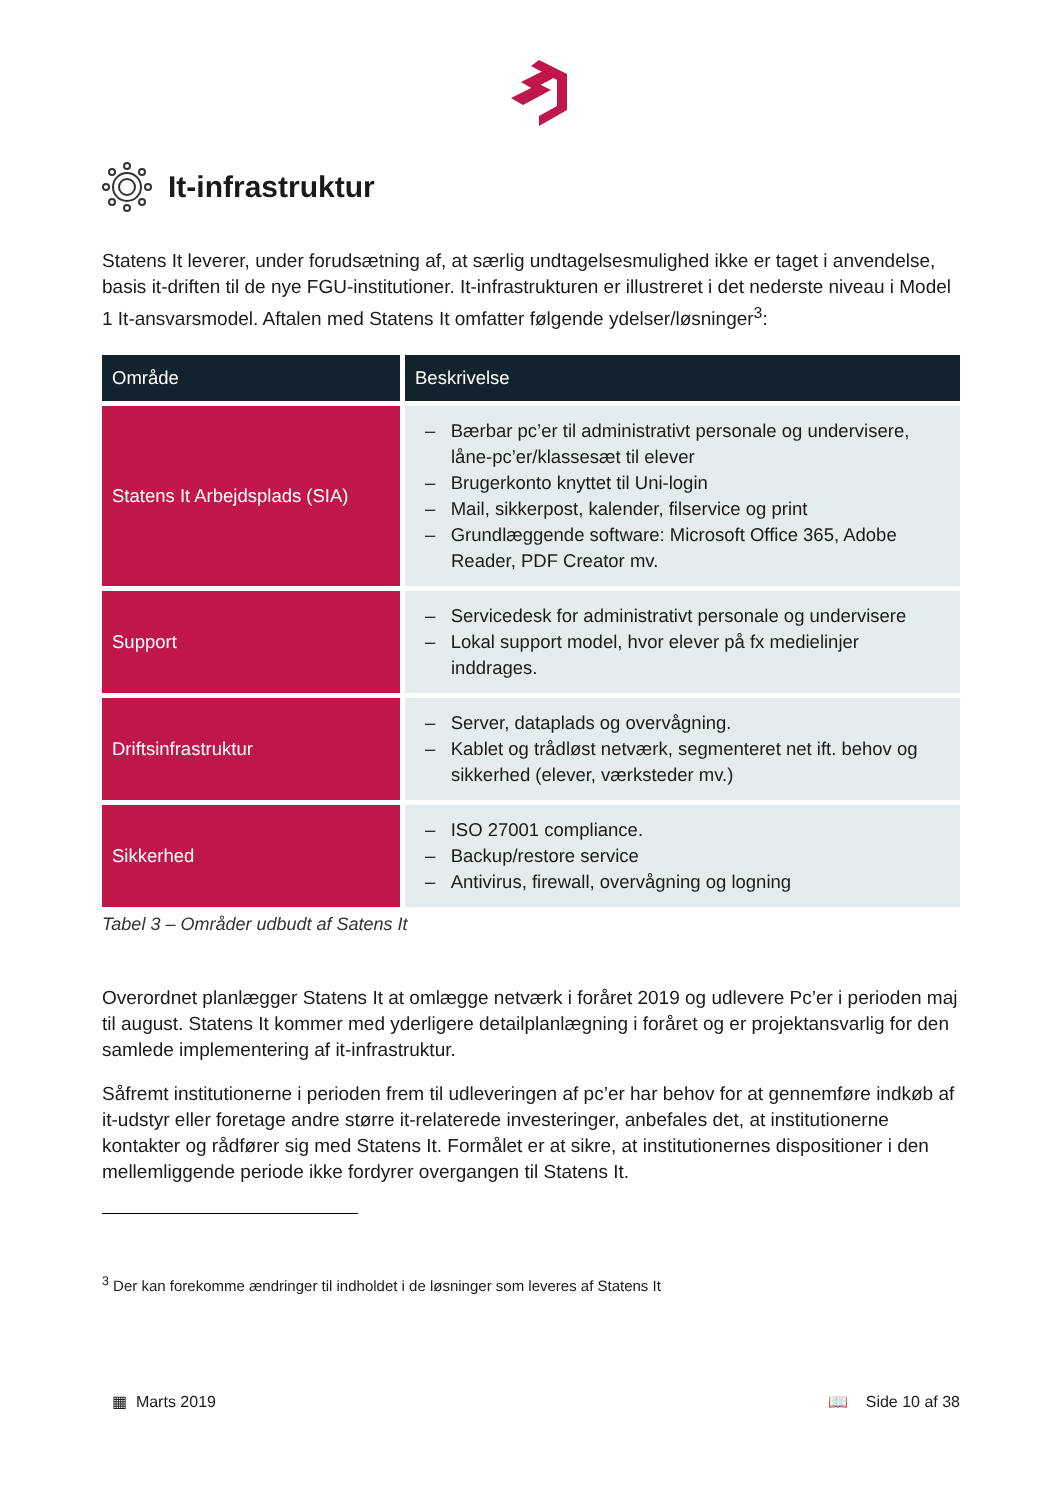It-infrastruktur
Statens It leverer, under forudsætning af, at særlig undtagelsesmulighed ikke er taget i anvendelse, basis it-driften til de nye FGU-institutioner. It-infrastrukturen er illustreret i det nederste niveau i Model 1 It-ansvarsmodel. Aftalen med Statens It omfatter følgende ydelser/løsninger<sup>3</sup>:
| Område | Beskrivelse |
| --- | --- |
| Statens It Arbejdsplads (SIA) | – Bærbar pc’er til administrativt personale og undervisere, låne-pc’er/klassesæt til elever – Brugerkonto knyttet til Uni-login – Mail, sikkerpost, kalender, filservice og print – Grundlæggende software: Microsoft Office 365, Adobe Reader, PDF Creator mv. |
| Support | – Servicedesk for administrativt personale og undervisere – Lokal support model, hvor elever på fx medielinjer inddrages. |
| Driftsinfrastruktur | – Server, dataplads og overvågning. – Kablet og trådløst netværk, segmenteret net ift. behov og sikkerhed (elever, værksteder mv.) |
| Sikkerhed | – ISO 27001 compliance. – Backup/restore service – Antivirus, firewall, overvågning og logning |
Tabel 3 – Områder udbudt af Satens It
Overordnet planlægger Statens It at omlægge netværk i foråret 2019 og udlevere Pc’er i perioden maj til august. Statens It kommer med yderligere detailplanlægning i foråret og er projektansvarlig for den samlede implementering af it-infrastruktur.
Såfremt institutionerne i perioden frem til udleveringen af pc’er har behov for at gennemføre indkøb af it-udstyr eller foretage andre større it-relaterede investeringer, anbefales det, at institutionerne kontakter og rådfører sig med Statens It. Formålet er at sikre, at institutionernes dispositioner i den mellemliggende periode ikke fordyrer overgangen til Statens It.
<sup>3</sup> Der kan forekomme ændringer til indholdet i de løsninger som leveres af Statens It
▦ Marts 2019 📖 Side 10 af 38